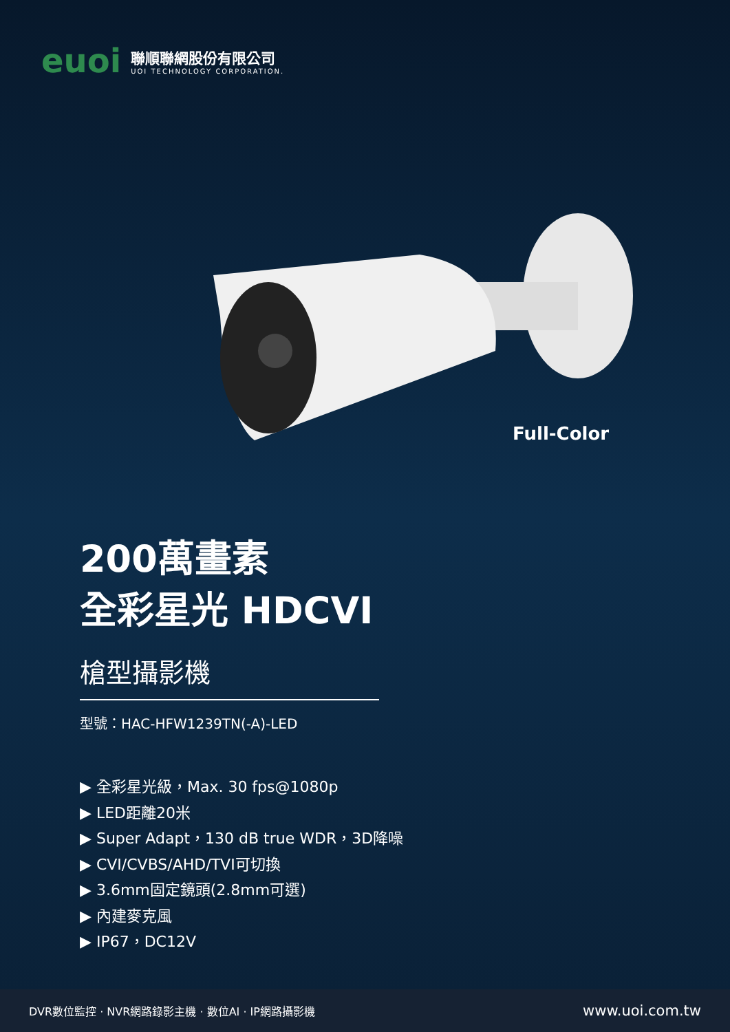euoi
聯順聯網股份有限公司
UOI TECHNOLOGY CORPORATION.
Full-Color
200萬畫素
全彩星光 HDCVI
槍型攝影機
型號：HAC-HFW1239TN(-A)-LED
▶ 全彩星光級，Max. 30 fps@1080p
▶ LED距離20米
▶ Super Adapt，130 dB true WDR，3D降噪
▶ CVI/CVBS/AHD/TVI可切換
▶ 3.6mm固定鏡頭(2.8mm可選)
▶ 內建麥克風
▶ IP67，DC12V
DVR數位監控 · NVR網路錄影主機 · 數位AI · IP網路攝影機 www.uoi.com.tw